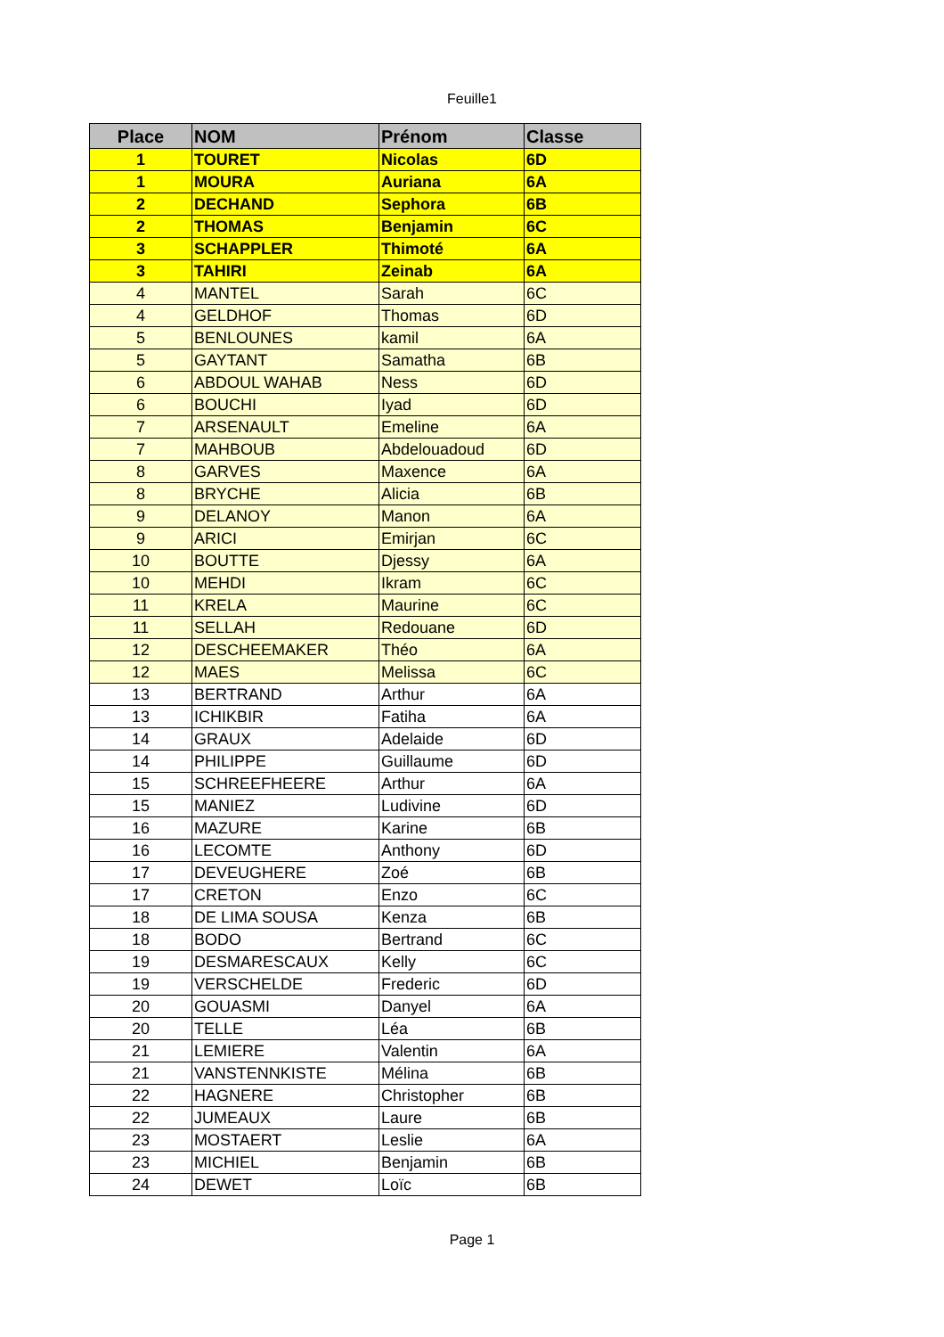Feuille1
| Place | NOM | Prénom | Classe |
| --- | --- | --- | --- |
| 1 | TOURET | Nicolas | 6D |
| 1 | MOURA | Auriana | 6A |
| 2 | DECHAND | Sephora | 6B |
| 2 | THOMAS | Benjamin | 6C |
| 3 | SCHAPPLER | Thimoté | 6A |
| 3 | TAHIRI | Zeinab | 6A |
| 4 | MANTEL | Sarah | 6C |
| 4 | GELDHOF | Thomas | 6D |
| 5 | BENLOUNES | kamil | 6A |
| 5 | GAYTANT | Samatha | 6B |
| 6 | ABDOUL WAHAB | Ness | 6D |
| 6 | BOUCHI | Iyad | 6D |
| 7 | ARSENAULT | Emeline | 6A |
| 7 | MAHBOUB | Abdelouadoud | 6D |
| 8 | GARVES | Maxence | 6A |
| 8 | BRYCHE | Alicia | 6B |
| 9 | DELANOY | Manon | 6A |
| 9 | ARICI | Emirjan | 6C |
| 10 | BOUTTE | Djessy | 6A |
| 10 | MEHDI | Ikram | 6C |
| 11 | KRELA | Maurine | 6C |
| 11 | SELLAH | Redouane | 6D |
| 12 | DESCHEEMAKER | Théo | 6A |
| 12 | MAES | Melissa | 6C |
| 13 | BERTRAND | Arthur | 6A |
| 13 | ICHIKBIR | Fatiha | 6A |
| 14 | GRAUX | Adelaide | 6D |
| 14 | PHILIPPE | Guillaume | 6D |
| 15 | SCHREEFHEERE | Arthur | 6A |
| 15 | MANIEZ | Ludivine | 6D |
| 16 | MAZURE | Karine | 6B |
| 16 | LECOMTE | Anthony | 6D |
| 17 | DEVEUGHERE | Zoé | 6B |
| 17 | CRETON | Enzo | 6C |
| 18 | DE LIMA SOUSA | Kenza | 6B |
| 18 | BODO | Bertrand | 6C |
| 19 | DESMARESCAUX | Kelly | 6C |
| 19 | VERSCHELDE | Frederic | 6D |
| 20 | GOUASMI | Danyel | 6A |
| 20 | TELLE | Léa | 6B |
| 21 | LEMIERE | Valentin | 6A |
| 21 | VANSTENNKISTE | Mélina | 6B |
| 22 | HAGNERE | Christopher | 6B |
| 22 | JUMEAUX | Laure | 6B |
| 23 | MOSTAERT | Leslie | 6A |
| 23 | MICHIEL | Benjamin | 6B |
| 24 | DEWET | Loïc | 6B |
Page 1